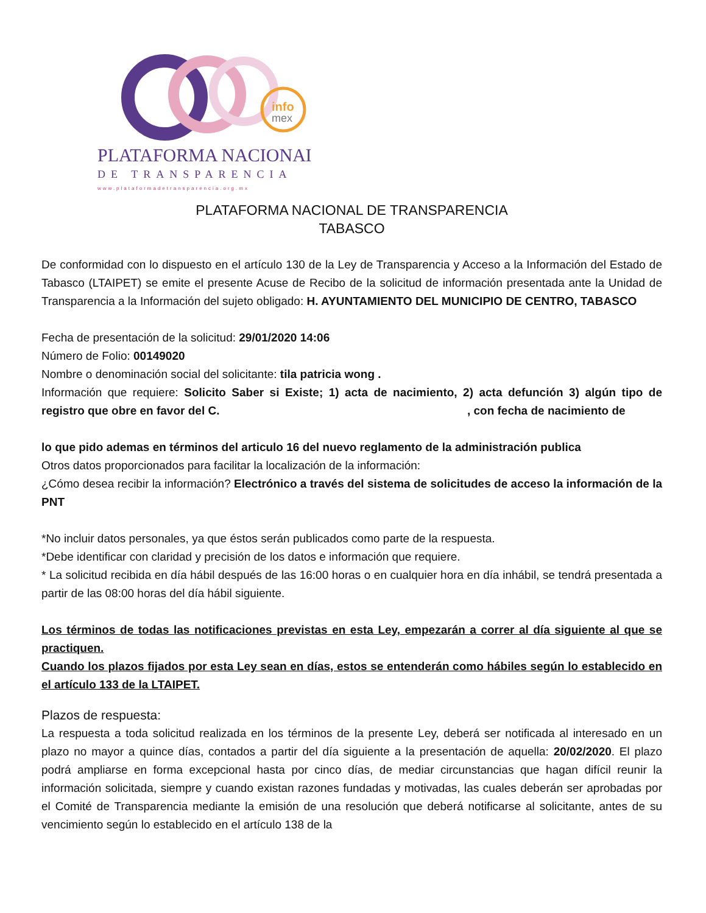info
mex
PLATAFORMA NACIONAL
DE TRANSPARENCIA
www.plataformadetransparencia.org.mx
PLATAFORMA NACIONAL DE TRANSPARENCIA
TABASCO
De conformidad con lo dispuesto en el artículo 130 de la Ley de Transparencia y Acceso a la Información del Estado de Tabasco (LTAIPET) se emite el presente Acuse de Recibo de la solicitud de información presentada ante la Unidad de Transparencia a la Información del sujeto obligado: H. AYUNTAMIENTO DEL MUNICIPIO DE CENTRO, TABASCO
Fecha de presentación de la solicitud: 29/01/2020 14:06
Número de Folio: 00149020
Nombre o denominación social del solicitante: tila patricia wong .
Información que requiere: Solicito Saber si Existe; 1) acta de nacimiento, 2) acta defunción 3) algún tipo de registro que obre en favor del C. , con fecha de nacimiento de
lo que pido ademas en términos del articulo 16 del nuevo reglamento de la administración publica
Otros datos proporcionados para facilitar la localización de la información:
¿Cómo desea recibir la información? Electrónico a través del sistema de solicitudes de acceso la información de la PNT
*No incluir datos personales, ya que éstos serán publicados como parte de la respuesta.
*Debe identificar con claridad y precisión de los datos e información que requiere.
* La solicitud recibida en día hábil después de las 16:00 horas o en cualquier hora en día inhábil, se tendrá presentada a partir de las 08:00 horas del día hábil siguiente.
Los términos de todas las notificaciones previstas en esta Ley, empezarán a correr al día siguiente al que se practiquen.
Cuando los plazos fijados por esta Ley sean en días, estos se entenderán como hábiles según lo establecido en el artículo 133 de la LTAIPET.
Plazos de respuesta:
La respuesta a toda solicitud realizada en los términos de la presente Ley, deberá ser notificada al interesado en un plazo no mayor a quince días, contados a partir del día siguiente a la presentación de aquella: 20/02/2020. El plazo podrá ampliarse en forma excepcional hasta por cinco días, de mediar circunstancias que hagan difícil reunir la información solicitada, siempre y cuando existan razones fundadas y motivadas, las cuales deberán ser aprobadas por el Comité de Transparencia mediante la emisión de una resolución que deberá notificarse al solicitante, antes de su vencimiento según lo establecido en el artículo 138 de la